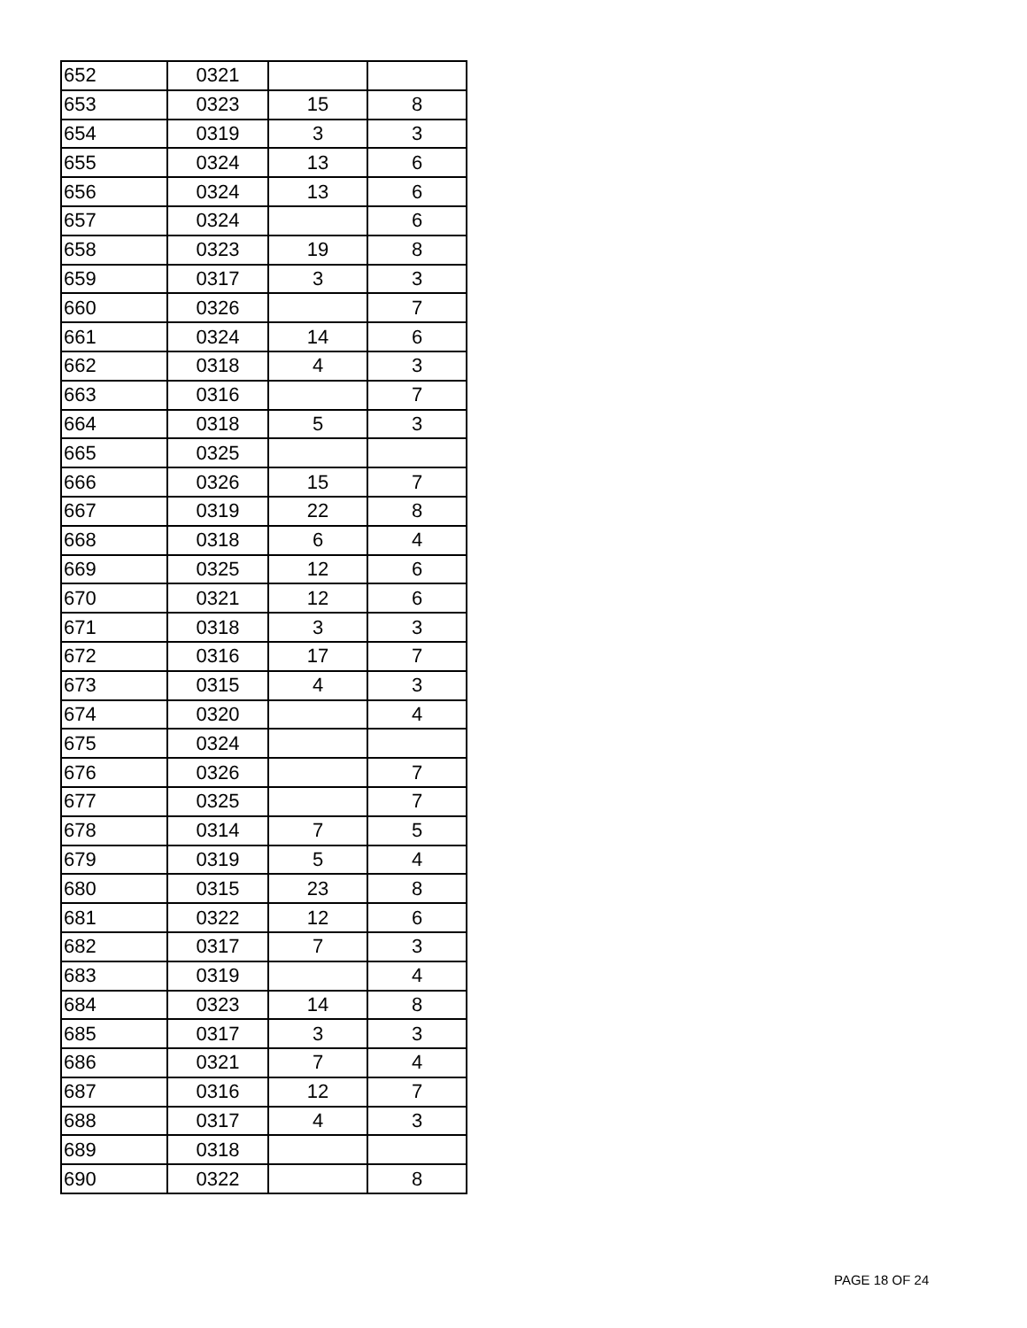| 652 | 0321 | | |
| 653 | 0323 | 15 | 8 |
| 654 | 0319 | 3 | 3 |
| 655 | 0324 | 13 | 6 |
| 656 | 0324 | 13 | 6 |
| 657 | 0324 | | 6 |
| 658 | 0323 | 19 | 8 |
| 659 | 0317 | 3 | 3 |
| 660 | 0326 | | 7 |
| 661 | 0324 | 14 | 6 |
| 662 | 0318 | 4 | 3 |
| 663 | 0316 | | 7 |
| 664 | 0318 | 5 | 3 |
| 665 | 0325 | | |
| 666 | 0326 | 15 | 7 |
| 667 | 0319 | 22 | 8 |
| 668 | 0318 | 6 | 4 |
| 669 | 0325 | 12 | 6 |
| 670 | 0321 | 12 | 6 |
| 671 | 0318 | 3 | 3 |
| 672 | 0316 | 17 | 7 |
| 673 | 0315 | 4 | 3 |
| 674 | 0320 | | 4 |
| 675 | 0324 | | |
| 676 | 0326 | | 7 |
| 677 | 0325 | | 7 |
| 678 | 0314 | 7 | 5 |
| 679 | 0319 | 5 | 4 |
| 680 | 0315 | 23 | 8 |
| 681 | 0322 | 12 | 6 |
| 682 | 0317 | 7 | 3 |
| 683 | 0319 | | 4 |
| 684 | 0323 | 14 | 8 |
| 685 | 0317 | 3 | 3 |
| 686 | 0321 | 7 | 4 |
| 687 | 0316 | 12 | 7 |
| 688 | 0317 | 4 | 3 |
| 689 | 0318 | | |
| 690 | 0322 | | 8 |
PAGE 18 OF 24